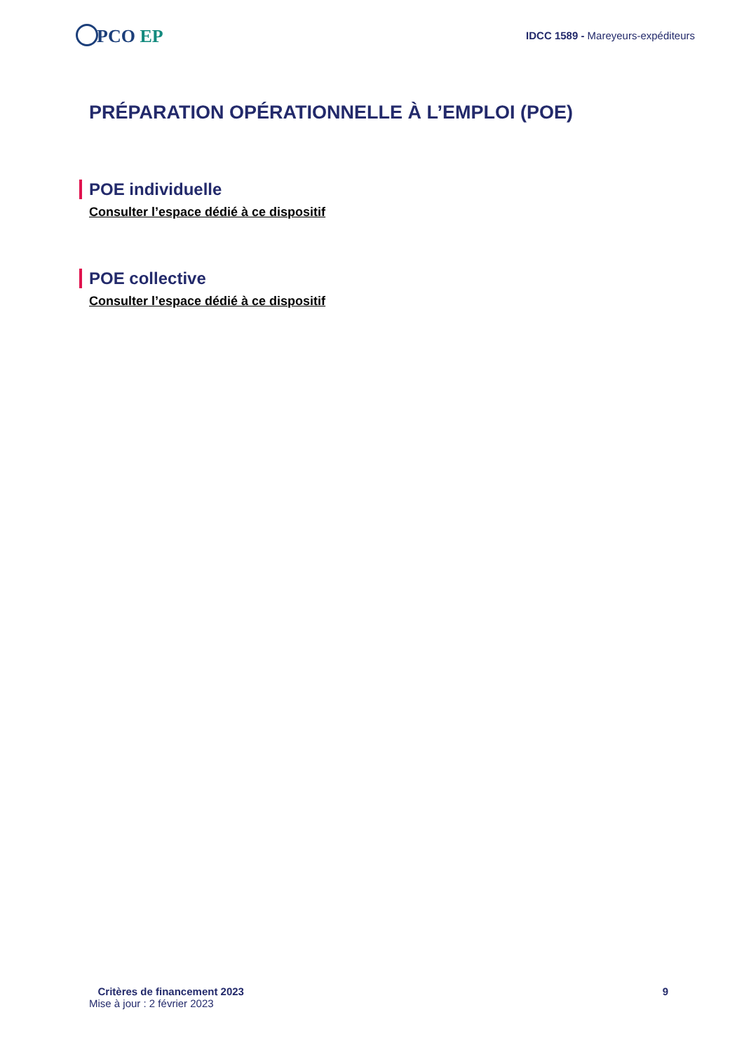PCO EP
IDCC 1589 - Mareyeurs-expéditeurs
PRÉPARATION OPÉRATIONNELLE À L’EMPLOI (POE)
POE individuelle
Consulter l’espace dédié à ce dispositif
POE collective
Consulter l’espace dédié à ce dispositif
Critères de financement 2023 9
Mise à jour : 2 février 2023